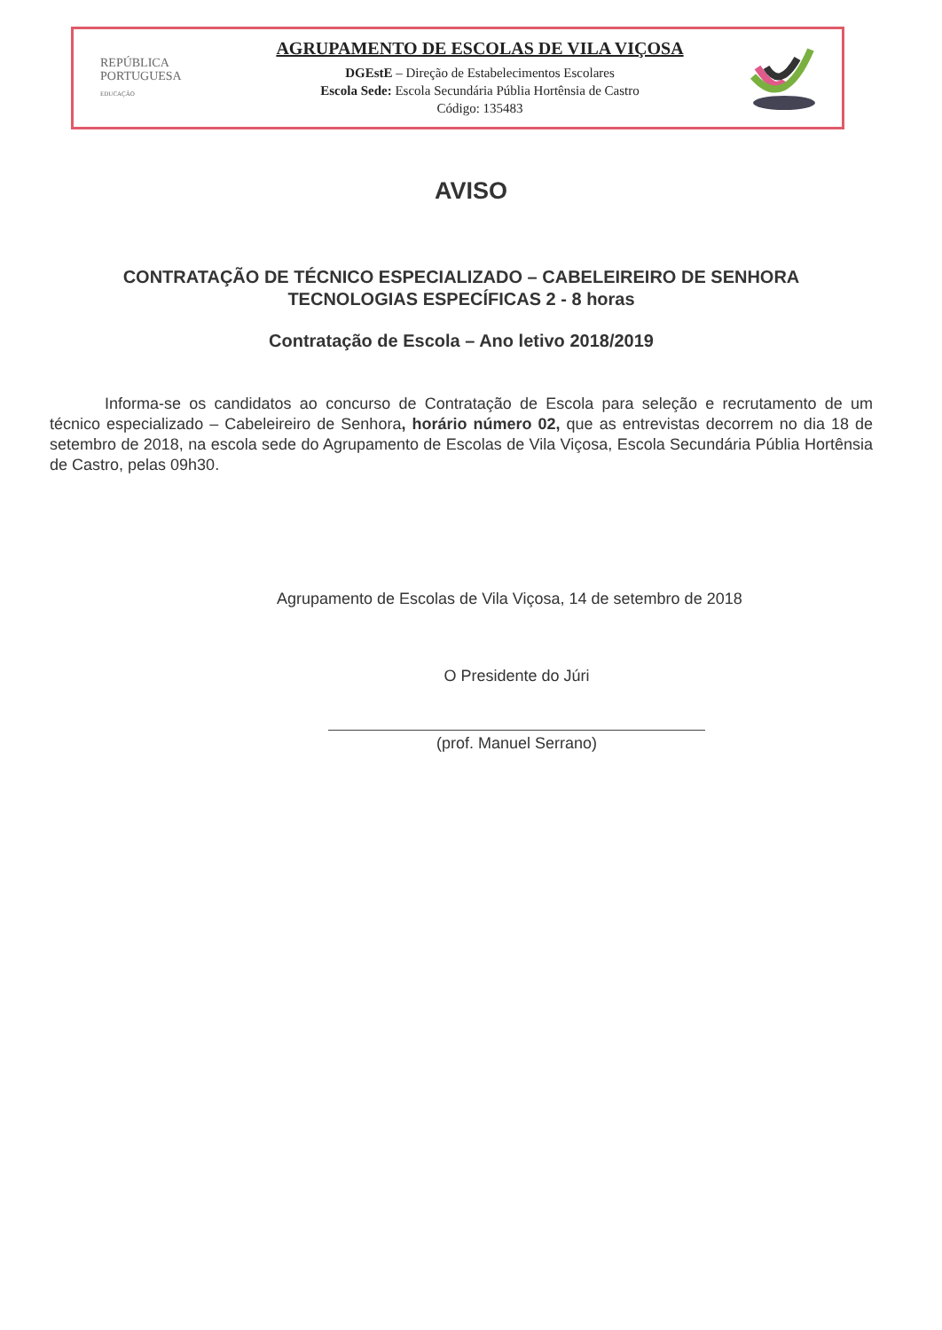REPÚBLICA
PORTUGUESA
EDUCAÇÃO
AGRUPAMENTO DE ESCOLAS DE VILA VIÇOSA
DGEstE – Direção de Estabelecimentos Escolares
Escola Sede: Escola Secundária Públia Hortênsia de Castro
Código: 135483
AVISO
CONTRATAÇÃO DE TÉCNICO ESPECIALIZADO – CABELEIREIRO DE SENHORA
TECNOLOGIAS ESPECÍFICAS 2 - 8 horas
Contratação de Escola – Ano letivo 2018/2019
Informa-se os candidatos ao concurso de Contratação de Escola para seleção e recrutamento de um técnico especializado – Cabeleireiro de Senhora, horário número 02, que as entrevistas decorrem no dia 18 de setembro de 2018, na escola sede do Agrupamento de Escolas de Vila Viçosa, Escola Secundária Públia Hortênsia de Castro, pelas 09h30.
Agrupamento de Escolas de Vila Viçosa, 14 de setembro de 2018
O Presidente do Júri
(prof. Manuel Serrano)